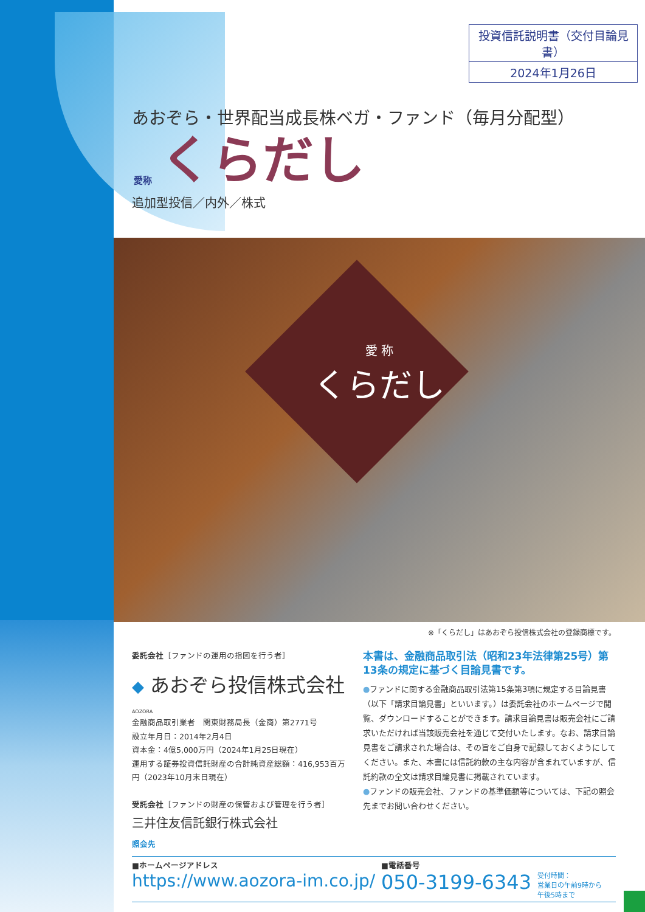投資信託説明書（交付目論見書）
2024年1月26日
あおぞら・世界配当成長株ベガ・ファンド（毎月分配型）
愛称 くらだし
追加型投信／内外／株式
愛 称
くらだし
※「くらだし」はあおぞら投信株式会社の登録商標です。
委託会社［ファンドの運用の指図を行う者］
◆ あおぞら投信株式会社
AOZORA
金融商品取引業者　関東財務局長（金商）第2771号
設立年月日：2014年2月4日
資本金：4億5,000万円（2024年1月25日現在）
運用する証券投資信託財産の合計純資産総額：416,953百万円（2023年10月末日現在）
受託会社［ファンドの財産の保管および管理を行う者］
三井住友信託銀行株式会社
照会先
本書は、金融商品取引法（昭和23年法律第25号）第13条の規定に基づく目論見書です。
●ファンドに関する金融商品取引法第15条第3項に規定する目論見書（以下「請求目論見書」といいます。）は委託会社のホームページで閲覧、ダウンロードすることができます。請求目論見書は販売会社にご請求いただければ当該販売会社を通じて交付いたします。なお、請求目論見書をご請求された場合は、その旨をご自身で記録しておくようにしてください。また、本書には信託約款の主な内容が含まれていますが、信託約款の全文は請求目論見書に掲載されています。
●ファンドの販売会社、ファンドの基準価額等については、下記の照会先までお問い合わせください。
■ホームページアドレス
https://www.aozora-im.co.jp/
■電話番号
050-3199-6343
受付時間：
営業日の午前9時から
午後5時まで